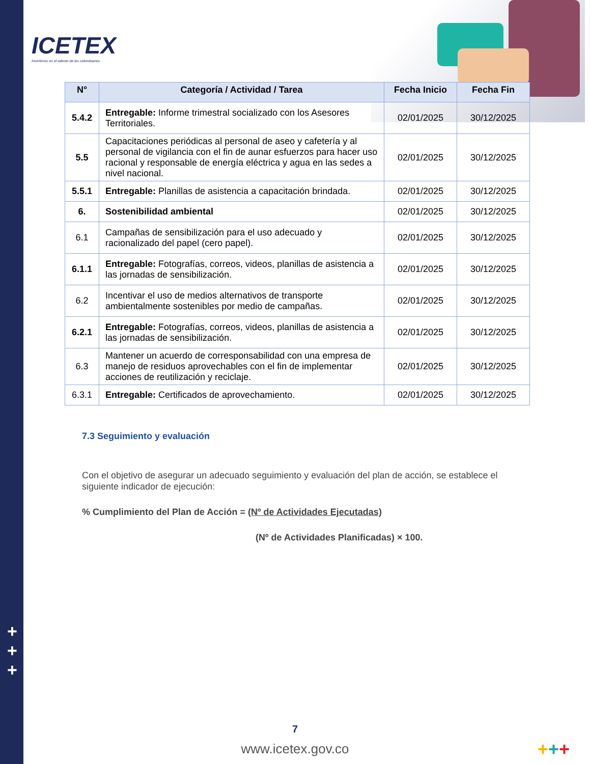+
+
+
ICETEX
Invertimos en el talento de los colombianos
| N° | Categoría / Actividad / Tarea | Fecha Inicio | Fecha Fin |
| --- | --- | --- | --- |
| 5.4.2 | Entregable: Informe trimestral socializado con los Asesores Territoriales. | 02/01/2025 | 30/12/2025 |
| 5.5 | Capacitaciones periódicas al personal de aseo y cafetería y al personal de vigilancia con el fin de aunar esfuerzos para hacer uso racional y responsable de energía eléctrica y agua en las sedes a nivel nacional. | 02/01/2025 | 30/12/2025 |
| 5.5.1 | Entregable: Planillas de asistencia a capacitación brindada. | 02/01/2025 | 30/12/2025 |
| 6. | Sostenibilidad ambiental | 02/01/2025 | 30/12/2025 |
| 6.1 | Campañas de sensibilización para el uso adecuado y racionalizado del papel (cero papel). | 02/01/2025 | 30/12/2025 |
| 6.1.1 | Entregable: Fotografías, correos, videos, planillas de asistencia a las jornadas de sensibilización. | 02/01/2025 | 30/12/2025 |
| 6.2 | Incentivar el uso de medios alternativos de transporte ambientalmente sostenibles por medio de campañas. | 02/01/2025 | 30/12/2025 |
| 6.2.1 | Entregable: Fotografías, correos, videos, planillas de asistencia a las jornadas de sensibilización. | 02/01/2025 | 30/12/2025 |
| 6.3 | Mantener un acuerdo de corresponsabilidad con una empresa de manejo de residuos aprovechables con el fin de implementar acciones de reutilización y reciclaje. | 02/01/2025 | 30/12/2025 |
| 6.3.1 | Entregable: Certificados de aprovechamiento. | 02/01/2025 | 30/12/2025 |
7.3 Seguimiento y evaluación
Con el objetivo de asegurar un adecuado seguimiento y evaluación del plan de acción, se establece el siguiente indicador de ejecución:
% Cumplimiento del Plan de Acción = (Nº de Actividades Ejecutadas)
(Nº de Actividades Planificadas) × 100.
7
www.icetex.gov.co +++